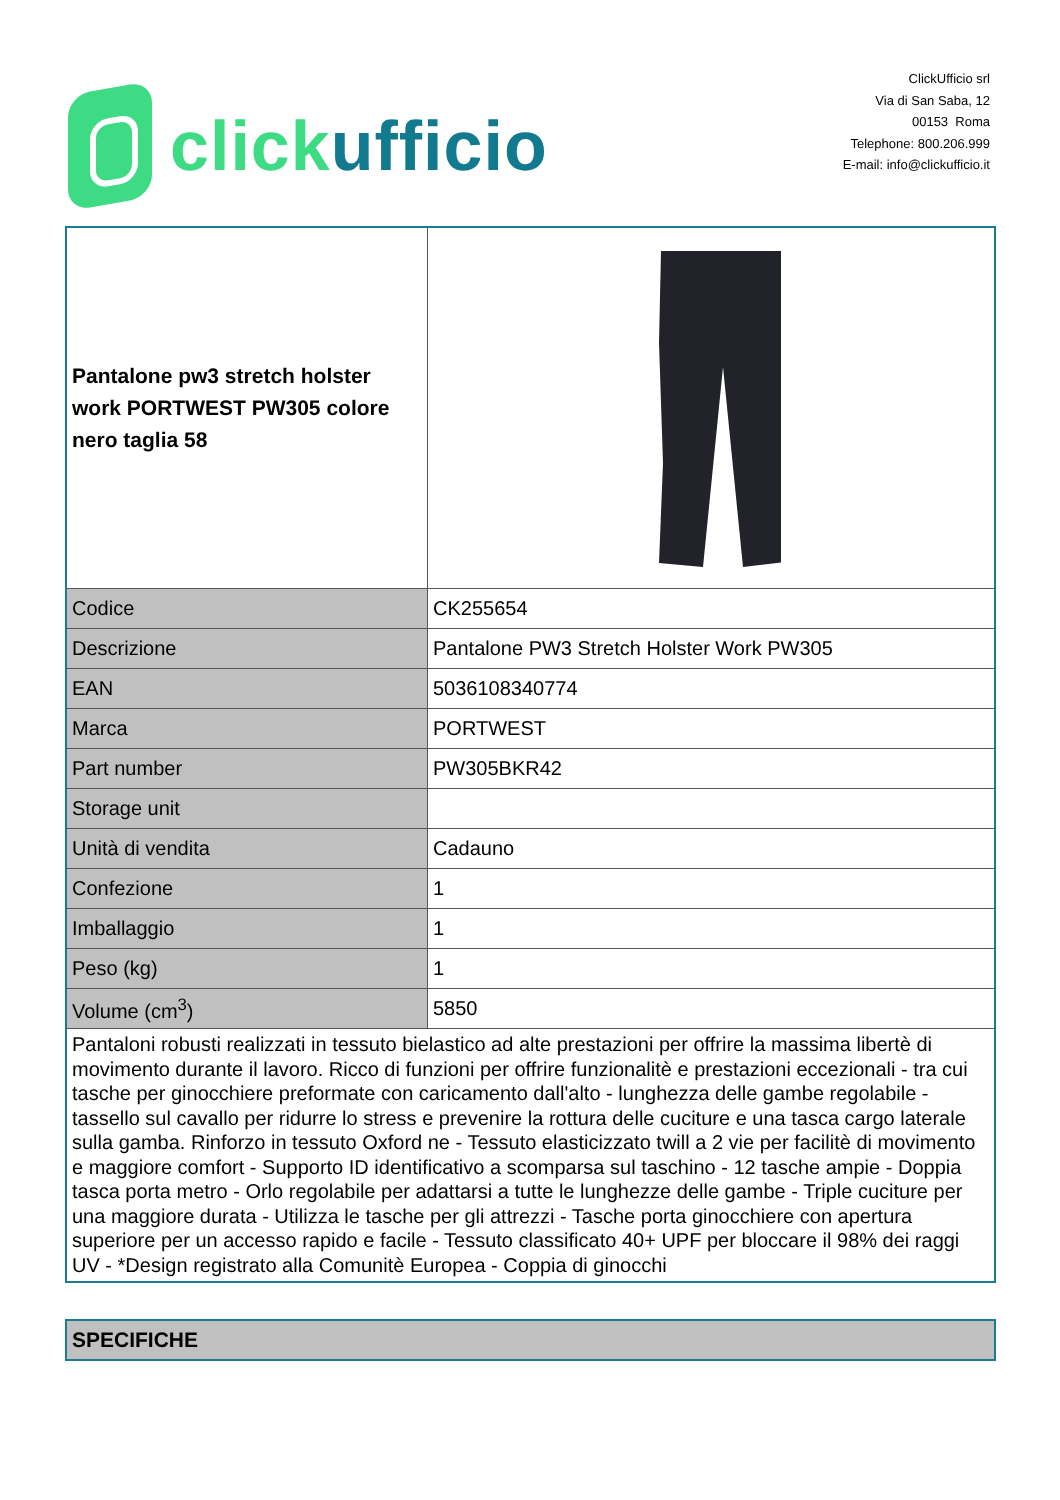click ufficio
ClickUfficio srl
Via di San Saba, 12
00153 Roma
Telephone: 800.206.999
E-mail: info@clickufficio.it
| Pantalone pw3 stretch holster work PORTWEST PW305 colore nero taglia 58 | |
| Codice | CK255654 |
| Descrizione | Pantalone PW3 Stretch Holster Work PW305 |
| EAN | 5036108340774 |
| Marca | PORTWEST |
| Part number | PW305BKR42 |
| Storage unit | |
| Unità di vendita | Cadauno |
| Confezione | 1 |
| Imballaggio | 1 |
| Peso (kg) | 1 |
| Volume (cm<sup>3</sup>) | 5850 |
| Pantaloni robusti realizzati in tessuto bielastico ad alte prestazioni per offrire la massima libertè di movimento durante il lavoro. Ricco di funzioni per offrire funzionalitè e prestazioni eccezionali - tra cui tasche per ginocchiere preformate con caricamento dall'alto - lunghezza delle gambe regolabile - tassello sul cavallo per ridurre lo stress e prevenire la rottura delle cuciture e una tasca cargo laterale sulla gamba. Rinforzo in tessuto Oxford ne - Tessuto elasticizzato twill a 2 vie per facilitè di movimento e maggiore comfort - Supporto ID identificativo a scomparsa sul taschino - 12 tasche ampie - Doppia tasca porta metro - Orlo regolabile per adattarsi a tutte le lunghezze delle gambe - Triple cuciture per una maggiore durata - Utilizza le tasche per gli attrezzi - Tasche porta ginocchiere con apertura superiore per un accesso rapido e facile - Tessuto classificato 40+ UPF per bloccare il 98% dei raggi UV - *Design registrato alla Comunitè Europea - Coppia di ginocchi | |
| SPECIFICHE |